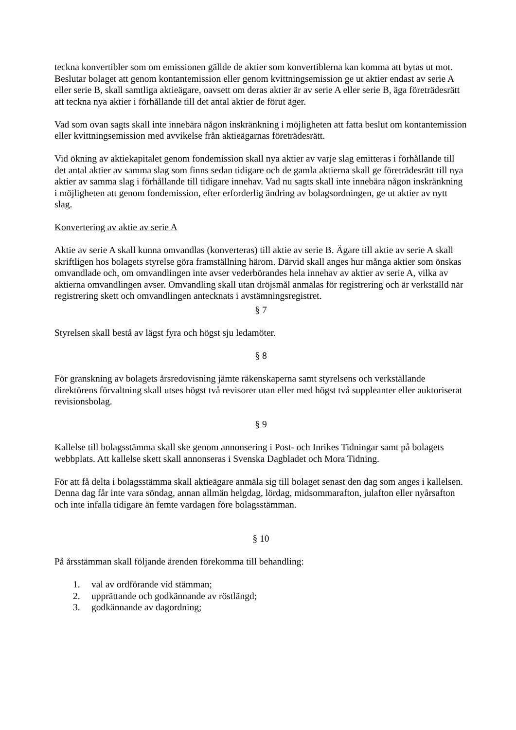teckna konvertibler som om emissionen gällde de aktier som konvertiblerna kan komma att bytas ut mot.
Beslutar bolaget att genom kontantemission eller genom kvittningsemission ge ut aktier endast av serie A eller serie B, skall samtliga aktieägare, oavsett om deras aktier är av serie A eller serie B, äga företrädesrätt att teckna nya aktier i förhållande till det antal aktier de förut äger.
Vad som ovan sagts skall inte innebära någon inskränkning i möjligheten att fatta beslut om kontantemission eller kvittningsemission med avvikelse från aktieägarnas företrädesrätt.
Vid ökning av aktiekapitalet genom fondemission skall nya aktier av varje slag emitteras i förhållande till det antal aktier av samma slag som finns sedan tidigare och de gamla aktierna skall ge företrädesrätt till nya aktier av samma slag i förhållande till tidigare innehav. Vad nu sagts skall inte innebära någon inskränkning i möjligheten att genom fondemission, efter erforderlig ändring av bolagsordningen, ge ut aktier av nytt slag.
Konvertering av aktie av serie A
Aktie av serie A skall kunna omvandlas (konverteras) till aktie av serie B. Ägare till aktie av serie A skall skriftligen hos bolagets styrelse göra framställning härom. Därvid skall anges hur många aktier som önskas omvandlade och, om omvandlingen inte avser vederbörandes hela innehav av aktier av serie A, vilka av aktierna omvandlingen avser. Omvandling skall utan dröjsmål anmälas för registrering och är verkställd när registrering skett och omvandlingen antecknats i avstämningsregistret.
§ 7
Styrelsen skall bestå av lägst fyra och högst sju ledamöter.
§ 8
För granskning av bolagets årsredovisning jämte räkenskaperna samt styrelsens och verkställande direktörens förvaltning skall utses högst två revisorer utan eller med högst två suppleanter eller auktoriserat revisionsbolag.
§ 9
Kallelse till bolagsstämma skall ske genom annonsering i Post- och Inrikes Tidningar samt på bolagets webbplats. Att kallelse skett skall annonseras i Svenska Dagbladet och Mora Tidning.
För att få delta i bolagsstämma skall aktieägare anmäla sig till bolaget senast den dag som anges i kallelsen. Denna dag får inte vara söndag, annan allmän helgdag, lördag, midsommarafton, julafton eller nyårsafton och inte infalla tidigare än femte vardagen före bolagsstämman.
§ 10
På årsstämman skall följande ärenden förekomma till behandling:
1. val av ordförande vid stämman;
2. upprättande och godkännande av röstlängd;
3. godkännande av dagordning;